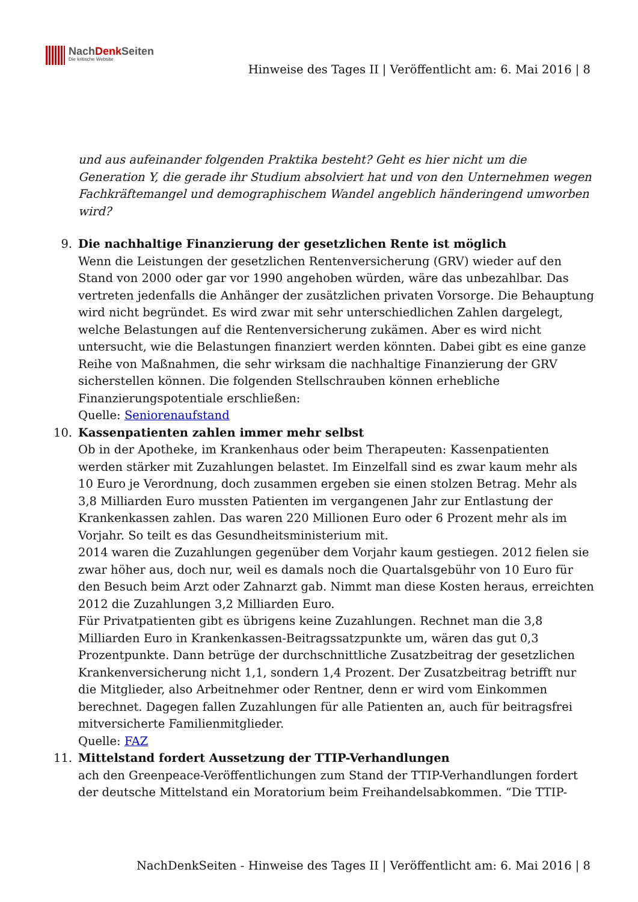NachDenk Seiten
Die kritische Website
Hinweise des Tages II | Veröffentlicht am: 6. Mai 2016 | 8
und aus aufeinander folgenden Praktika besteht? Geht es hier nicht um die Generation Y, die gerade ihr Studium absolviert hat und von den Unternehmen wegen Fachkräftemangel und demographischem Wandel angeblich händeringend umworben wird?
9.
Die nachhaltige Finanzierung der gesetzlichen Rente ist möglich
Wenn die Leistungen der gesetzlichen Rentenversicherung (GRV) wieder auf den Stand von 2000 oder gar vor 1990 angehoben würden, wäre das unbezahlbar. Das vertreten jedenfalls die Anhänger der zusätzlichen privaten Vorsorge. Die Behauptung wird nicht begründet. Es wird zwar mit sehr unterschiedlichen Zahlen dargelegt, welche Belastungen auf die Rentenversicherung zukämen. Aber es wird nicht untersucht, wie die Belastungen finanziert werden könnten. Dabei gibt es eine ganze Reihe von Maßnahmen, die sehr wirksam die nachhaltige Finanzierung der GRV sicherstellen können. Die folgenden Stellschrauben können erhebliche Finanzierungspotentiale erschließen:
Quelle: Seniorenaufstand
10.
Kassenpatienten zahlen immer mehr selbst
Ob in der Apotheke, im Krankenhaus oder beim Therapeuten: Kassenpatienten werden stärker mit Zuzahlungen belastet. Im Einzelfall sind es zwar kaum mehr als 10 Euro je Verordnung, doch zusammen ergeben sie einen stolzen Betrag. Mehr als 3,8 Milliarden Euro mussten Patienten im vergangenen Jahr zur Entlastung der Krankenkassen zahlen. Das waren 220 Millionen Euro oder 6 Prozent mehr als im Vorjahr. So teilt es das Gesundheitsministerium mit.
2014 waren die Zuzahlungen gegenüber dem Vorjahr kaum gestiegen. 2012 fielen sie zwar höher aus, doch nur, weil es damals noch die Quartalsgebühr von 10 Euro für den Besuch beim Arzt oder Zahnarzt gab. Nimmt man diese Kosten heraus, erreichten 2012 die Zuzahlungen 3,2 Milliarden Euro.
Für Privatpatienten gibt es übrigens keine Zuzahlungen. Rechnet man die 3,8 Milliarden Euro in Krankenkassen-Beitragssatzpunkte um, wären das gut 0,3 Prozentpunkte. Dann betrüge der durchschnittliche Zusatzbeitrag der gesetzlichen Krankenversicherung nicht 1,1, sondern 1,4 Prozent. Der Zusatzbeitrag betrifft nur die Mitglieder, also Arbeitnehmer oder Rentner, denn er wird vom Einkommen berechnet. Dagegen fallen Zuzahlungen für alle Patienten an, auch für beitragsfrei mitversicherte Familienmitglieder.
Quelle: FAZ
11.
Mittelstand fordert Aussetzung der TTIP-Verhandlungen
ach den Greenpeace-Veröffentlichungen zum Stand der TTIP-Verhandlungen fordert der deutsche Mittelstand ein Moratorium beim Freihandelsabkommen. “Die TTIP-
NachDenkSeiten - Hinweise des Tages II | Veröffentlicht am: 6. Mai 2016 | 8